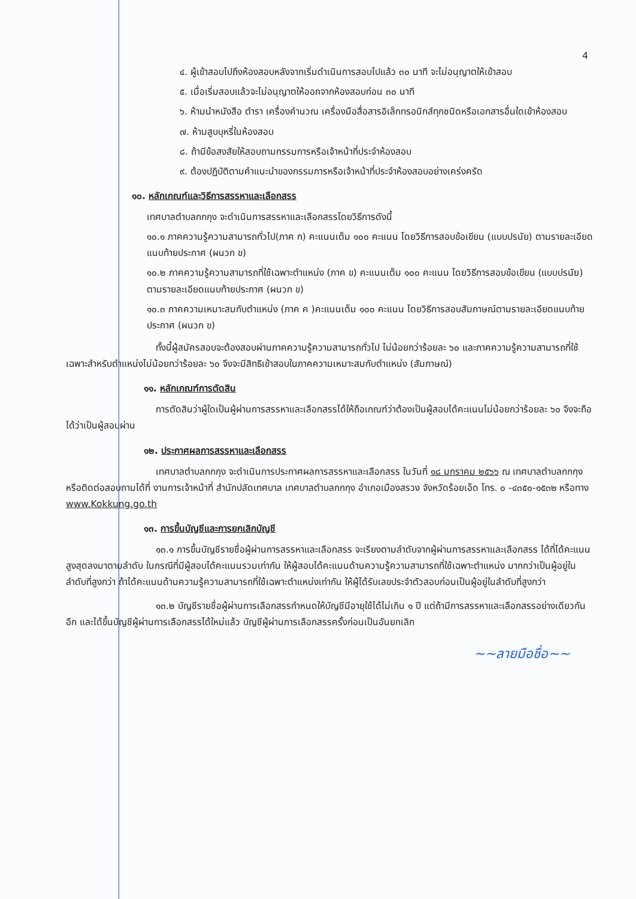4
๔. ผู้เข้าสอบไปถึงห้องสอบหลังจากเริ่มดำเนินการสอบไปแล้ว ๓๐ นาที จะไม่อนุญาตให้เข้าสอบ
๕. เมื่อเริ่มสอบแล้วจะไม่อนุญาตให้ออกจากห้องสอบก่อน ๓๐ นาที
๖. ห้ามนำหนังสือ ตำรา เครื่องคำนวณ เครื่องมือสื่อสารอิเล็กทรอนิกส์ทุกชนิดหรือเอกสารอื่นใดเข้าห้องสอบ
๗. ห้ามสูบบุหรี่ในห้องสอบ
๘. ถ้ามีข้อสงสัยให้สอบถามกรรมการหรือเจ้าหน้าที่ประจำห้องสอบ
๙. ต้องปฏิบัติตามคำแนะนำของกรรมการหรือเจ้าหน้าที่ประจำห้องสอบอย่างเคร่งครัด
๑๐. หลักเกณฑ์และวิธีการสรรหาและเลือกสรร
เทศบาลตำบลกกกุง จะดำเนินการสรรหาและเลือกสรรโดยวิธีการดังนี้
๑๐.๑ ภาคความรู้ความสามารถทั่วไป(ภาค ก) คะแนนเต็ม ๑๐๐ คะแนน โดยวิธีการสอบข้อเขียน (แบบปรนัย) ตามรายละเอียดแนบท้ายประกาศ (ผนวก ข)
๑๐.๒ ภาคความรู้ความสามารถที่ใช้เฉพาะตำแหน่ง (ภาค ข) คะแนนเต็ม ๑๐๐ คะแนน โดยวิธีการสอบข้อเขียน (แบบปรนัย) ตามรายละเอียดแนบท้ายประกาศ (ผนวก ข)
๑๐.๓ ภาคความเหมาะสมกับตำแหน่ง (ภาค ค )คะแนนเต็ม ๑๐๐ คะแนน โดยวิธีการสอบสัมภาษณ์ตามรายละเอียดแนบท้ายประกาศ (ผนวก ข)
ทั้งนี้ผู้สมัครสอบจะต้องสอบผ่านภาคความรู้ความสามารถทั่วไป ไม่น้อยกว่าร้อยละ ๖๐ และภาคความรู้ความสามารถที่ใช้เฉพาะสำหรับตำแหน่งไม่น้อยกว่าร้อยละ ๖๐ จึงจะมีสิทธิเข้าสอบในภาคความเหมาะสมกับตำแหน่ง (สัมภาษณ์)
๑๑. หลักเกณฑ์การตัดสิน
การตัดสินว่าผู้ใดเป็นผู้ผ่านการสรรหาและเลือกสรรได้ให้ถือเกณฑ์ว่าต้องเป็นผู้สอบได้คะแนนไม่น้อยกว่าร้อยละ ๖๐ จึงจะถือได้ว่าเป็นผู้สอบผ่าน
๑๒. ประกาศผลการสรรหาและเลือกสรร
เทศบาลตำบลกกกุง จะดำเนินการประกาศผลการสรรหาและเลือกสรร ในวันที่ ๑๘ มกราคม ๒๕๖๖ ณ เทศบาลตำบลกกกุง หรือติดต่อสอบถามได้ที่ งานการเจ้าหน้าที่ สำนักปลัดเทศบาล เทศบาลตำบลกกกุง อำเภอเมืองสรวง จังหวัดร้อยเอ็ด โทร. ๐ -๔๓๕๐-๑๕๓๒ หรือทาง www.Kokkung.go.th
๑๓. การขึ้นบัญชีและการยกเลิกบัญชี
๑๓.๑ การขึ้นบัญชีรายชื่อผู้ผ่านการสรรหาและเลือกสรร จะเรียงตามลำดับจากผู้ผ่านการสรรหาและเลือกสรร ได้ที่ได้คะแนนสูงสุดลงมาตามลำดับ ในกรณีที่มีผู้สอบได้คะแนนรวมเท่ากัน ให้ผู้สอบได้คะแนนด้านความรู้ความสามารถที่ใช้เฉพาะตำแหน่ง มากกว่าเป็นผู้อยู่ในลำดับที่สูงกว่า ถ้าได้คะแนนด้านความรู้ความสามารถที่ใช้เฉพาะตำแหน่งเท่ากัน ให้ผู้ได้รับเลขประจำตัวสอบก่อนเป็นผู้อยู่ในลำดับที่สูงกว่า
๑๓.๒ บัญชีรายชื่อผู้ผ่านการเลือกสรรกำหนดให้บัญชีมีอายุใช้ได้ไม่เกิน ๑ ปี แต่ถ้ามีการสรรหาและเลือกสรรอย่างเดียวกันอีก และได้ขึ้นบัญชีผู้ผ่านการเลือกสรรได้ใหม่แล้ว บัญชีผู้ผ่านการเลือกสรรครั้งก่อนเป็นอันยกเลิก
~~ลายมือชื่อ~~